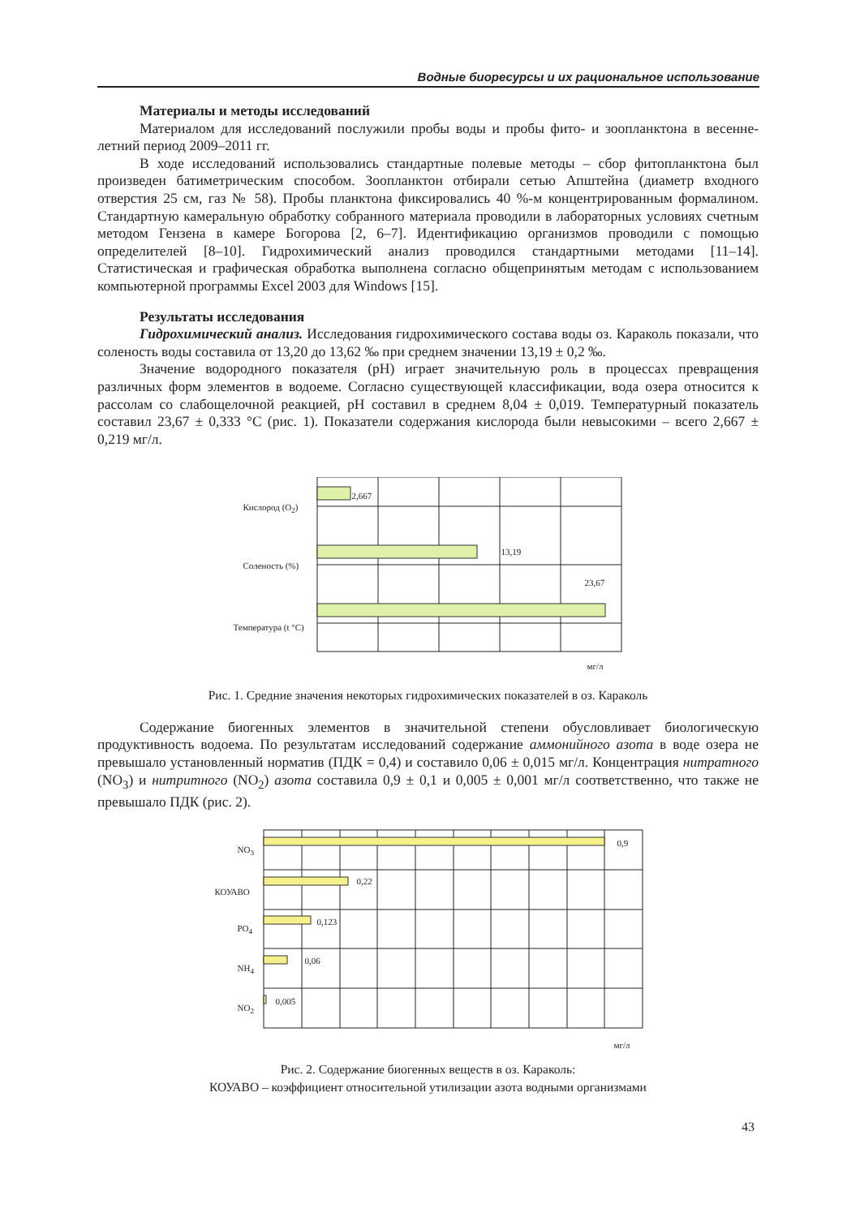Водные биоресурсы и их рациональное использование
Материалы и методы исследований
Материалом для исследований послужили пробы воды и пробы фито- и зоопланктона в весенне-летний период 2009–2011 гг.
В ходе исследований использовались стандартные полевые методы – сбор фитопланктона был произведен батиметрическим способом. Зоопланктон отбирали сетью Апштейна (диаметр входного отверстия 25 см, газ № 58). Пробы планктона фиксировались 40 %-м концентрированным формалином. Стандартную камеральную обработку собранного материала проводили в лабораторных условиях счетным методом Гензена в камере Богорова [2, 6–7]. Идентификацию организмов проводили с помощью определителей [8–10]. Гидрохимический анализ проводился стандартными методами [11–14]. Статистическая и графическая обработка выполнена согласно общепринятым методам с использованием компьютерной программы Excel 2003 для Windows [15].
Результаты исследования
Гидрохимический анализ. Исследования гидрохимического состава воды оз. Караколь показали, что соленость воды составила от 13,20 до 13,62 ‰ при среднем значении 13,19 ± 0,2 ‰.
Значение водородного показателя (pH) играет значительную роль в процессах превращения различных форм элементов в водоеме. Согласно существующей классификации, вода озера относится к рассолам со слабощелочной реакцией, pH составил в среднем 8,04 ± 0,019. Температурный показатель составил 23,67 ± 0,333 °С (рис. 1). Показатели содержания кислорода были невысокими – всего 2,667 ± 0,219 мг/л.
Кислород (O<sub>2</sub>)
Соленость (%)
Температура (t °C)
2,667
13,19
23,67
мг/л
Рис. 1. Средние значения некоторых гидрохимических показателей в оз. Караколь
Содержание биогенных элементов в значительной степени обусловливает биологическую продуктивность водоема. По результатам исследований содержание аммонийного азота в воде озера не превышало установленный норматив (ПДК = 0,4) и составило 0,06 ± 0,015 мг/л. Концентрация нитратного (NO<sub>3</sub>) и нитритного (NO<sub>2</sub>) азота составила 0,9 ± 0,1 и 0,005 ± 0,001 мг/л соответственно, что также не превышало ПДК (рис. 2).
NO<sub>3</sub>
КОУАВО
PO<sub>4</sub>
NH<sub>4</sub>
NO<sub>2</sub>
0,9
0,22
0,123
0,06
0,005
мг/л
Рис. 2. Содержание биогенных веществ в оз. Караколь:
КОУАВО – коэффициент относительной утилизации азота водными организмами
43